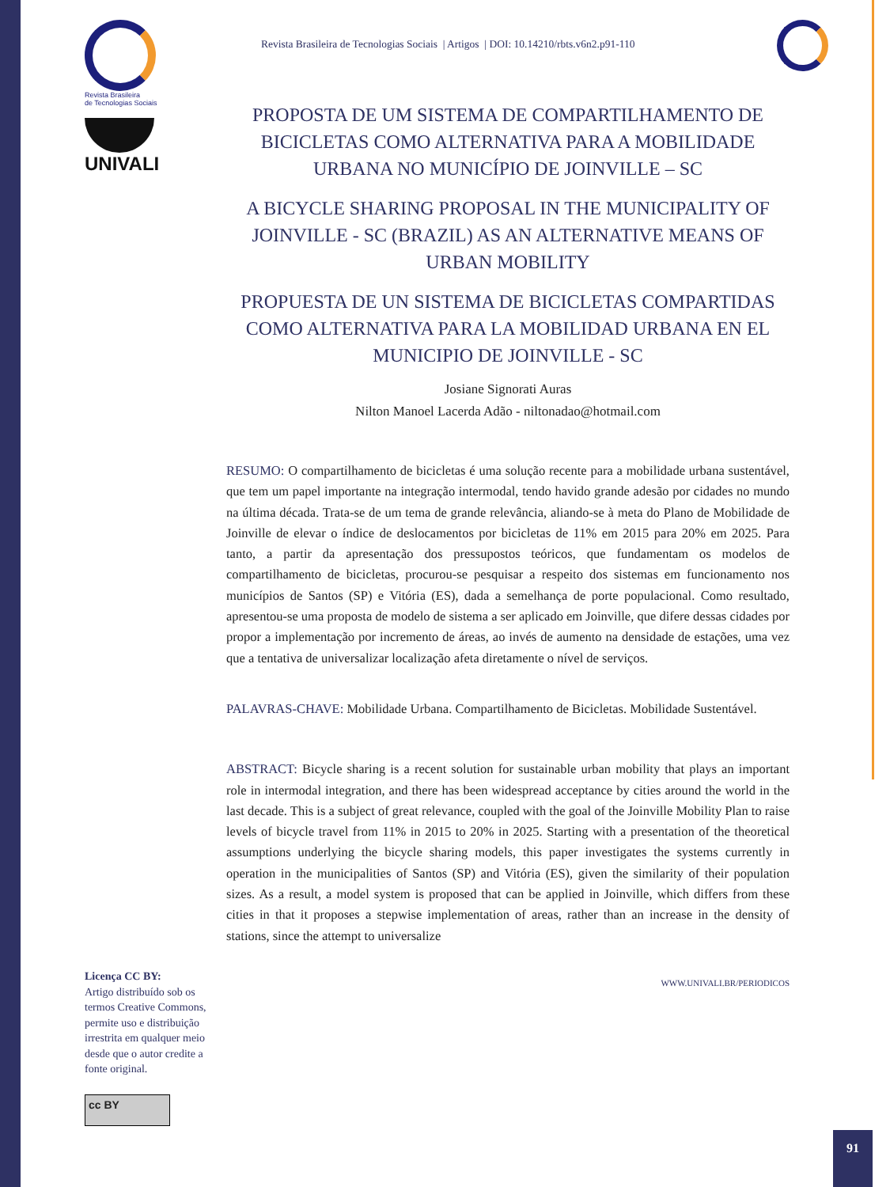Revista Brasileira de Tecnologias Sociais | Artigos | DOI: 10.14210/rbts.v6n2.p91-110
Revista Brasileira
de Tecnologias Sociais
UNIVALI
Licença CC BY:
Artigo distribuído sob os termos Creative Commons, permite uso e distribuição irrestrita em qualquer meio desde que o autor credite a fonte original.
cc BY
PROPOSTA DE UM SISTEMA DE COMPARTILHAMENTO DE BICICLETAS COMO ALTERNATIVA PARA A MOBILIDADE URBANA NO MUNICÍPIO DE JOINVILLE – SC
A BICYCLE SHARING PROPOSAL IN THE MUNICIPALITY OF JOINVILLE - SC (BRAZIL) AS AN ALTERNATIVE MEANS OF URBAN MOBILITY
PROPUESTA DE UN SISTEMA DE BICICLETAS COMPARTIDAS COMO ALTERNATIVA PARA LA MOBILIDAD URBANA EN EL MUNICIPIO DE JOINVILLE - SC
Josiane Signorati Auras
Nilton Manoel Lacerda Adão - niltonadao@hotmail.com
RESUMO: O compartilhamento de bicicletas é uma solução recente para a mobilidade urbana sustentável, que tem um papel importante na integração intermodal, tendo havido grande adesão por cidades no mundo na última década. Trata-se de um tema de grande relevância, aliando-se à meta do Plano de Mobilidade de Joinville de elevar o índice de deslocamentos por bicicletas de 11% em 2015 para 20% em 2025. Para tanto, a partir da apresentação dos pressupostos teóricos, que fundamentam os modelos de compartilhamento de bicicletas, procurou-se pesquisar a respeito dos sistemas em funcionamento nos municípios de Santos (SP) e Vitória (ES), dada a semelhança de porte populacional. Como resultado, apresentou-se uma proposta de modelo de sistema a ser aplicado em Joinville, que difere dessas cidades por propor a implementação por incremento de áreas, ao invés de aumento na densidade de estações, uma vez que a tentativa de universalizar localização afeta diretamente o nível de serviços.
PALAVRAS-CHAVE: Mobilidade Urbana. Compartilhamento de Bicicletas. Mobilidade Sustentável.
ABSTRACT: Bicycle sharing is a recent solution for sustainable urban mobility that plays an important role in intermodal integration, and there has been widespread acceptance by cities around the world in the last decade. This is a subject of great relevance, coupled with the goal of the Joinville Mobility Plan to raise levels of bicycle travel from 11% in 2015 to 20% in 2025. Starting with a presentation of the theoretical assumptions underlying the bicycle sharing models, this paper investigates the systems currently in operation in the municipalities of Santos (SP) and Vitória (ES), given the similarity of their population sizes. As a result, a model system is proposed that can be applied in Joinville, which differs from these cities in that it proposes a stepwise implementation of areas, rather than an increase in the density of stations, since the attempt to universalize
WWW.UNIVALI.BR/PERIODICOS
91